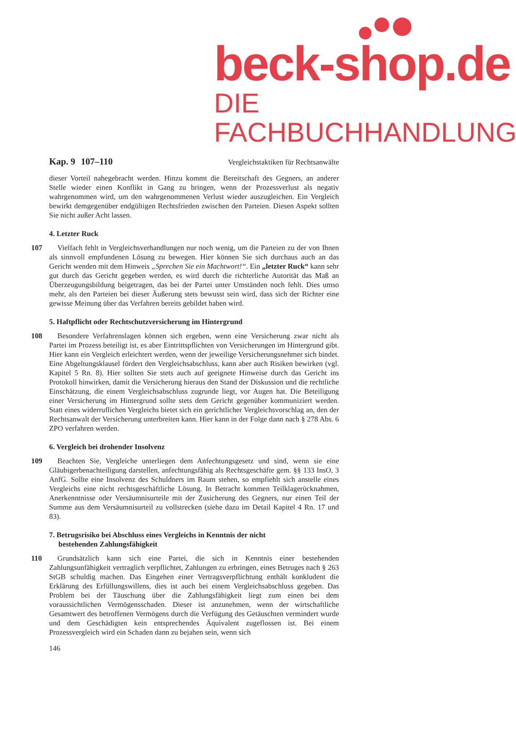beck-shop.de
DIE FACHBUCHHANDLUNG
Kap. 9 107–110 Vergleichstaktiken für Rechtsanwälte
dieser Vorteil nahegebracht werden. Hinzu kommt die Bereitschaft des Gegners, an anderer Stelle wieder einen Konflikt in Gang zu bringen, wenn der Prozessverlust als negativ wahrgenommen wird, um den wahrgenommenen Verlust wieder auszugleichen. Ein Vergleich bewirkt demgegenüber endgültigen Rechtsfrieden zwischen den Parteien. Diesen Aspekt sollten Sie nicht außer Acht lassen.
4. Letzter Ruck
107 Vielfach fehlt in Vergleichsverhandlungen nur noch wenig, um die Parteien zu der von Ihnen als sinnvoll empfundenen Lösung zu bewegen. Hier können Sie sich durchaus auch an das Gericht wenden mit dem Hinweis „Sprechen Sie ein Machtwort!“. Ein „letzter Ruck“ kann sehr gut durch das Gericht gegeben werden, es wird durch die richterliche Autorität das Maß an Überzeugungsbildung beigetragen, das bei der Partei unter Umständen noch fehlt. Dies umso mehr, als den Parteien bei dieser Äußerung stets bewusst sein wird, dass sich der Richter eine gewisse Meinung über das Verfahren bereits gebildet haben wird.
5. Haftpflicht oder Rechtschutzversicherung im Hintergrund
108 Besondere Verfahrenslagen können sich ergeben, wenn eine Versicherung zwar nicht als Partei im Prozess beteiligt ist, es aber Eintrittspflichten von Versicherungen im Hintergrund gibt. Hier kann ein Vergleich erleichtert werden, wenn der jeweilige Versicherungsnehmer sich bindet. Eine Abgeltungsklausel fördert den Vergleichsabschluss, kann aber auch Risiken bewirken (vgl. Kapitel 5 Rn. 8). Hier sollten Sie stets auch auf geeignete Hinweise durch das Gericht ins Protokoll hinwirken, damit die Versicherung hieraus den Stand der Diskussion und die rechtliche Einschätzung, die einem Vergleichsabschluss zugrunde liegt, vor Augen hat. Die Beteiligung einer Versicherung im Hintergrund sollte stets dem Gericht gegenüber kommuniziert werden. Statt eines widerruflichen Vergleichs bietet sich ein gerichtlicher Vergleichsvorschlag an, den der Rechtsanwalt der Versicherung unterbreiten kann. Hier kann in der Folge dann nach § 278 Abs. 6 ZPO verfahren werden.
6. Vergleich bei drohender Insolvenz
109 Beachten Sie, Vergleiche unterliegen dem Anfechtungsgesetz und sind, wenn sie eine Gläubigerbenachteiligung darstellen, anfechtungsfähig als Rechtsgeschäfte gem. §§ 133 InsO, 3 AnfG. Sollte eine Insolvenz des Schuldners im Raum stehen, so empfiehlt sich anstelle eines Vergleichs eine nicht rechtsgeschäftliche Lösung. In Betracht kommen Teilklagerücknahmen, Anerkenntnisse oder Versäumnisurteile mit der Zusicherung des Gegners, nur einen Teil der Summe aus dem Versäumnisurteil zu vollstrecken (siehe dazu im Detail Kapitel 4 Rn. 17 und 83).
7. Betrugsrisiko bei Abschluss eines Vergleichs in Kenntnis der nicht
bestehenden Zahlungsfähigkeit
110 Grundsätzlich kann sich eine Partei, die sich in Kenntnis einer bestehenden Zahlungsunfähigkeit vertraglich verpflichtet, Zahlungen zu erbringen, eines Betruges nach § 263 StGB schuldig machen. Das Eingehen einer Vertragsverpflichtung enthält konkludent die Erklärung des Erfüllungswillens, dies ist auch bei einem Vergleichsabschluss gegeben. Das Problem bei der Täuschung über die Zahlungsfähigkeit liegt zum einen bei dem voraussichtlichen Vermögensschaden. Dieser ist anzunehmen, wenn der wirtschaftliche Gesamtwert des betroffenen Vermögens durch die Verfügung des Getäuschten vermindert wurde und dem Geschädigten kein entsprechendes Äquivalent zugeflossen ist. Bei einem Prozessvergleich wird ein Schaden dann zu bejahen sein, wenn sich
146